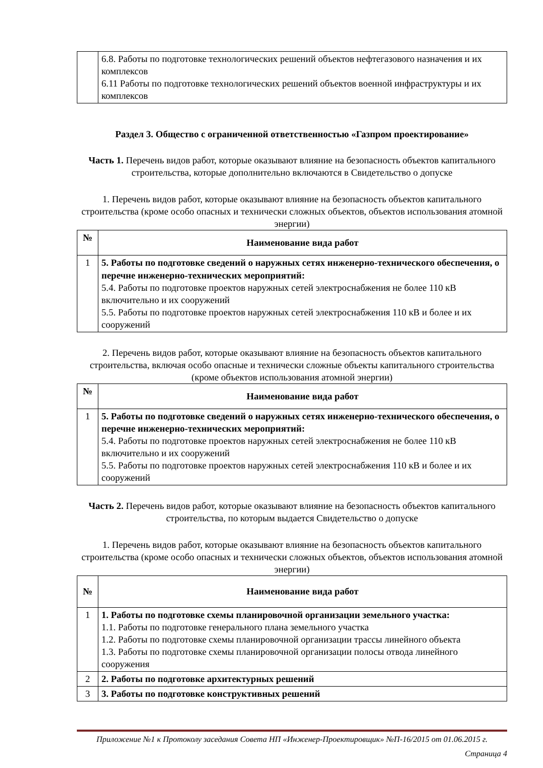| | 6.8. Работы по подготовке технологических решений объектов нефтегазового назначения и их комплексов 6.11 Работы по подготовке технологических решений объектов военной инфраструктуры и их комплексов |
Раздел 3. Общество с ограниченной ответственностью «Газпром проектирование»
Часть 1. Перечень видов работ, которые оказывают влияние на безопасность объектов капитального строительства, которые дополнительно включаются в Свидетельство о допуске
1. Перечень видов работ, которые оказывают влияние на безопасность объектов капитального строительства (кроме особо опасных и технически сложных объектов, объектов использования атомной энергии)
| № | Наименование вида работ |
| --- | --- |
| 1 | 5. Работы по подготовке сведений о наружных сетях инженерно-технического обеспечения, о перечне инженерно-технических мероприятий: 5.4. Работы по подготовке проектов наружных сетей электроснабжения не более 110 кВ включительно и их сооружений 5.5. Работы по подготовке проектов наружных сетей электроснабжения 110 кВ и более и их сооружений |
2. Перечень видов работ, которые оказывают влияние на безопасность объектов капитального строительства, включая особо опасные и технически сложные объекты капитального строительства (кроме объектов использования атомной энергии)
| № | Наименование вида работ |
| --- | --- |
| 1 | 5. Работы по подготовке сведений о наружных сетях инженерно-технического обеспечения, о перечне инженерно-технических мероприятий: 5.4. Работы по подготовке проектов наружных сетей электроснабжения не более 110 кВ включительно и их сооружений 5.5. Работы по подготовке проектов наружных сетей электроснабжения 110 кВ и более и их сооружений |
Часть 2. Перечень видов работ, которые оказывают влияние на безопасность объектов капитального строительства, по которым выдается Свидетельство о допуске
1. Перечень видов работ, которые оказывают влияние на безопасность объектов капитального строительства (кроме особо опасных и технически сложных объектов, объектов использования атомной энергии)
| № | Наименование вида работ |
| --- | --- |
| 1 | 1. Работы по подготовке схемы планировочной организации земельного участка: 1.1. Работы по подготовке генерального плана земельного участка 1.2. Работы по подготовке схемы планировочной организации трассы линейного объекта 1.3. Работы по подготовке схемы планировочной организации полосы отвода линейного сооружения |
| 2 | 2. Работы по подготовке архитектурных решений |
| 3 | 3. Работы по подготовке конструктивных решений |
Приложение №1 к Протоколу заседания Совета НП «Инженер-Проектировщик» №П-16/2015 от 01.06.2015 г.
Страница 4